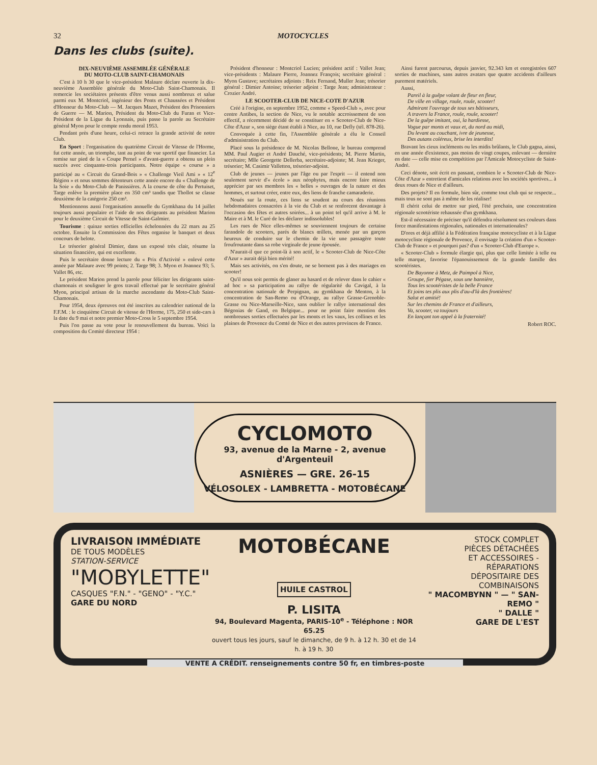32 MOTOCYCLES
Dans les clubs (suite).
DIX-NEUVIÈME ASSEMBLÉE GÉNÉRALE
DU MOTO-CLUB SAINT-CHAMONAIS
C'est à 10 h 30 que le vice-président Malaure déclare ouverte la dix-neuvième Assemblée générale du Moto-Club Saint-Chamonais. Il remercie les sociétaires présents d'être venus aussi nombreux et salue parmi eux M. Montcriol, ingénieur des Ponts et Chaussées et Président d'Honneur du Moto-Club — M. Jacques Mazet, Président des Prisonniers de Guerre — M. Marion, Président du Moto-Club du Furan et Vice-Président de la Ligue du Lyonnais, puis passe la parole au Secrétaire général Myon pour le compte rendu moral 1953.
Pendant près d'une heure, celui-ci retrace la grande activité de notre Club.
En Sport : l'organisation du quatrième Circuit de Vitesse de l'Horme, fut cette année, un triomphe, tant au point de vue sportif que financier. La remise sur pied de la « Coupe Pernel » d'avant-guerre a obtenu un plein succès avec cinquante-trois participants. Notre équipe « course » a participé au « Circuit du Grand-Bois » « Challenge Vieil Ami » « 12<sup>e</sup> Région » et nous sommes détenteurs cette année encore du « Challenge de la Soie » du Moto-Club de Panissières. A la course de côte du Pertuiset, Targe enlève la première place en 350 cm³ tandis que Thollot se classe deuxième de la catégorie 250 cm³.
Mentionnons aussi l'organisation annuelle du Gymkhana du 14 juillet toujours aussi populaire et l'aide de nos dirigeants au président Marion pour le deuxième Circuit de Vitesse de Saint-Galmier.
Tourisme : quinze sorties officielles échelonnées du 22 mars au 25 octobre. Ensuite la Commission des Fêtes organise le banquet et deux concours de belote.
Le trésorier général Dimier, dans un exposé très clair, résume la situation financière, qui est excellente.
Puis le secrétaire donne lecture du « Prix d'Activité » enlevé cette année par Malaure avec 99 points; 2. Targe 98; 3. Myon et Joannez 93; 5. Vallet 86, etc.
Le président Marion prend la parole pour féliciter les dirigeants saint-chamonais et souligner le gros travail effectué par le secrétaire général Myon, principal artisan de la marche ascendante du Moto-Club Saint-Chamonais.
Pour 1954, deux épreuves ont été inscrites au calendrier national de la F.F.M. : le cinquième Circuit de vitesse de l'Horme, 175, 250 et side-cars à la date du 9 mai et notre premier Moto-Cross le 5 septembre 1954.
Puis l'on passe au vote pour le renouvellement du bureau. Voici la composition du Comité directeur 1954 :
Président d'honneur : Montcriol Lucien; président actif : Vallet Jean; vice-présidents : Malaure Pierre, Joannez François; secrétaire général : Myon Gustave; secrétaires adjoints : Reix Fernand, Muller Jean; trésorier général : Dimier Antoine; trésorier adjoint : Targe Jean; administrateur : Crozier André.
LE SCOOTER-CLUB DE NICE-COTE D'AZUR
Créé à l'origine, en septembre 1952, comme « Speed-Club », avec pour centre Antibes, la section de Nice, vu le notable accroissement de son effectif, a récemment décidé de se constituer en « Scooter-Club de Nice-Côte d'Azur », son siège étant établi à Nice, au 10, rue Defly (tél. 878-26).
Convoquée à cette fin, l'Assemblée générale a élu le Conseil d'administration du Club.
Placé sous la présidence de M. Nicolas Bellone, le bureau comprend MM. Paul Augier et André Dauché, vice-présidents; M. Pierre Martin, secrétaire; Mlle Georgette Dellerba, secrétaire-adjointe; M. Jean Krieger, trésorier; M. Casimir Valletton, trésorier-adjoint.
Club de jeunes — jeunes par l'âge ou par l'esprit — il entend non seulement servir d'« école » aux néophytes, mais encore faire mieux apprécier par ses membres les « belles » ouvrages de la nature et des hommes, et surtout créer, entre eux, des liens de franche camaraderie.
Noués sur la route, ces liens se soudent au cours des réunions hebdomadaires consacrées à la vie du Club et se renforcent davantage à l'occasion des fêtes et autres soirées... à un point tel qu'il arrive à M. le Maire et à M. le Curé de les déclarer indissolubles!
Les rues de Nice elles-mêmes se souviennent toujours de certaine farandole de scooters, parés de blancs œillets, menée par un garçon heureux de conduire sur le chemin de la vie une passagère toute froufroutante dans sa robe virginale de jeune épousée.
N'aurait-il que ce point-là à son actif, le « Scooter-Club de Nice-Côte d'Azur » aurait déjà bien mérité!
Mais ses activités, on s'en doute, ne se bornent pas à des mariages en scooter!
Qu'il nous soit permis de glaner au hasard et de relever dans le cahier « ad hoc » sa participation au rallye de régularité du Cavigal, à la concentration nationale de Perpignan, au gymkhana de Menton, à la concentration de San-Remo ou d'Orange, au rallye Grasse-Grenoble-Grasse ou Nice-Marseille-Nice, sans oublier le rallye international des Bégonias de Gand, en Belgique... pour ne point faire mention des nombreuses sorties effectuées par les monts et les vaux, les collines et les plaines de Provence du Comté de Nice et des autres provinces de France.
Ainsi furent parcourus, depuis janvier, 92.343 km et enregistrées 607 sorties de machines, sans autres avatars que quatre accidents d'ailleurs purement matériels.
Aussi,
Pareil à la guêpe volant de fleur en fleur,
De ville en village, roule, roule, scooter!
Admirant l'ouvrage de tous ses bâtisseurs,
A travers la France, roule, roule, scooter!
De la guêpe imitant, oui, la hardiesse,
Vogue par monts et vaux et, du nord au midi,
Du levant au couchant, ivre de jeunesse,
Des autans coléreux, brise les interdits!
Bravant les cieux incléments ou les midis brûlants, le Club gagna, ainsi, en une année d'existence, pas moins de vingt coupes, enlevant — dernière en date — celle mise en compétition par l'Amicale Motocycliste de Saint-André.
Ceci dénote, soit écrit en passant, combien le « Scooter-Club de Nice-Côte d'Azur » entretient d'amicales relations avec les sociétés sportives... à deux roues de Nice et d'ailleurs.
Des projets? Il en formule, bien sûr, comme tout club qui se respecte... mais tous ne sont pas à même de les réaliser!
Il chérit celui de mettre sur pied, l'été prochain, une concentration régionale scootériste rehaussée d'un gymkhana.
Est-il nécessaire de préciser qu'il défendra résolument ses couleurs dans force manifestations régionales, nationales et internationales?
D'ores et déjà affilié à la Fédération française motocycliste et à la Ligue motocycliste régionale de Provence, il envisage la création d'un « Scooter-Club de France » et pourquoi pas? d'un « Scooter-Club d'Europe ».
« Scooter-Club » formule élargie qui, plus que celle limitée à telle ou telle marque, favorise l'épanouissement de la grande famille des scootéristes.
De Bayonne à Metz, de Paimpol à Nice,
Groupe, fier Pégase, sous une bannière,
Tous les scootéristes de la belle France
Et joins tes plis aux plis d'au-d'là des frontières!
Salut et amitié!
Sur les chemins de France et d'ailleurs,
Va, scooter, va toujours
En lançant ton appel à la fraternité!
Robert ROC.
CYCLOMOTO
93, avenue de la Marne - 2, avenue d'Argenteuil
ASNIÈRES — GRE. 26-15
VÉLOSOLEX - LAMBRETTA - MOTOBÉCANE
LIVRAISON IMMÉDIATE
DE TOUS MODÈLES
STATION-SERVICE
"MOBYLETTE"
CASQUES "F.N." - "GENO" - "Y.C."
GARE DU NORD
MOTOBÉCANE
HUILE CASTROL
P. LISITA
94, Boulevard Magenta, PARIS-10<sup>e</sup> - Téléphone : NOR 65.25
ouvert tous les jours, sauf le dimanche, de 9 h. à 12 h. 30 et de 14 h. à 19 h. 30
STOCK COMPLET
PIÈCES DÉTACHÉES
ET ACCESSOIRES - RÉPARATIONS
DÉPOSITAIRE DES COMBINAISONS
" MACOMBYNN " — " SAN-REMO "
" DALLE "
GARE DE L'EST
VENTE A CRÉDIT. renseignements contre 50 fr, en timbres-poste